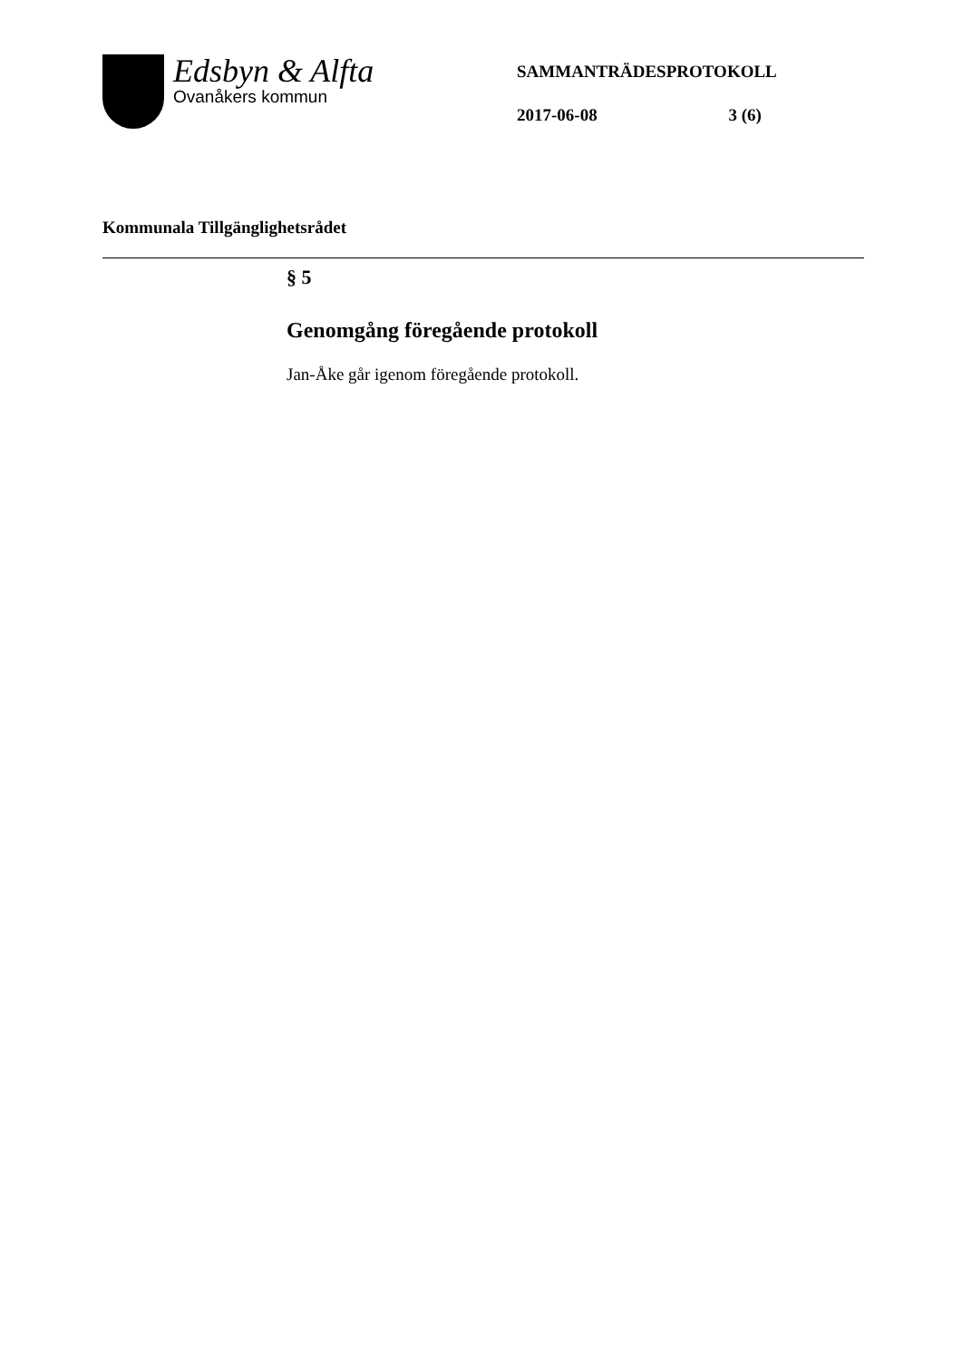Edsbyn & Alfta
Ovanåkers kommun
SAMMANTRÄDESPROTOKOLL
2017-06-08 3 (6)
Kommunala Tillgänglighetsrådet
§ 5
Genomgång föregående protokoll
Jan-Åke går igenom föregående protokoll.